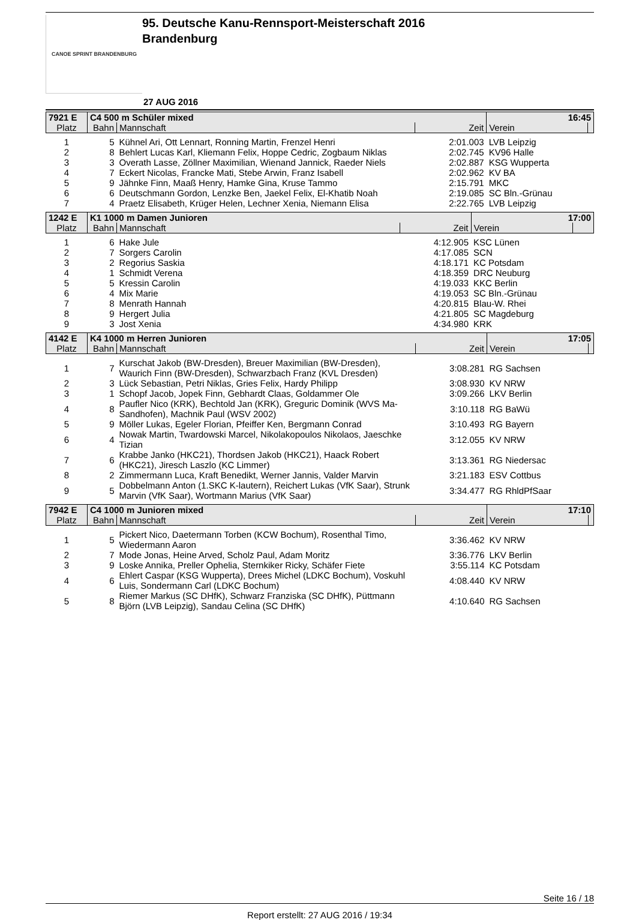CANOE SPRINT BRANDENBURG
95. Deutsche Kanu-Rennsport-Meisterschaft 2016
Brandenburg
27 AUG 2016
| 7921 E | C4 500 m Schüler mixed | | | 16:45 | |
| Platz | Bahn | Mannschaft | Zeit | Verein | |
| 1 | 5 | Kühnel Ari, Ott Lennart, Ronning Martin, Frenzel Henri | 2:01.003 | LVB Leipzig | |
| 2 | 8 | Behlert Lucas Karl, Kliemann Felix, Hoppe Cedric, Zogbaum Niklas | 2:02.745 | KV96 Halle | |
| 3 | 3 | Overath Lasse, Zöllner Maximilian, Wienand Jannick, Raeder Niels | 2:02.887 | KSG Wupperta | |
| 4 | 7 | Eckert Nicolas, Francke Mati, Stebe Arwin, Franz Isabell | 2:02.962 | KV BA | |
| 5 | 9 | Jähnke Finn, Maaß Henry, Hamke Gina, Kruse Tammo | 2:15.791 | MKC | |
| 6 | 6 | Deutschmann Gordon, Lenzke Ben, Jaekel Felix, El-Khatib Noah | 2:19.085 | SC Bln.-Grünau | |
| 7 | 4 | Praetz Elisabeth, Krüger Helen, Lechner Xenia, Niemann Elisa | 2:22.765 | LVB Leipzig | |
| 1242 E | K1 1000 m Damen Junioren | | | 17:00 | |
| Platz | Bahn | Mannschaft | Zeit | Verein | |
| 1 | 6 | Hake Jule | 4:12.905 | KSC Lünen | |
| 2 | 7 | Sorgers Carolin | 4:17.085 | SCN | |
| 3 | 2 | Regorius Saskia | 4:18.171 | KC Potsdam | |
| 4 | 1 | Schmidt Verena | 4:18.359 | DRC Neuburg | |
| 5 | 5 | Kressin Carolin | 4:19.033 | KKC Berlin | |
| 6 | 4 | Mix Marie | 4:19.053 | SC Bln.-Grünau | |
| 7 | 8 | Menrath Hannah | 4:20.815 | Blau-W. Rhei | |
| 8 | 9 | Hergert Julia | 4:21.805 | SC Magdeburg | |
| 9 | 3 | Jost Xenia | 4:34.980 | KRK | |
| 4142 E | K4 1000 m Herren Junioren | | | 17:05 | |
| Platz | Bahn | Mannschaft | Zeit | Verein | |
| 1 | 7 | Kurschat Jakob (BW-Dresden), Breuer Maximilian (BW-Dresden), Waurich Finn (BW-Dresden), Schwarzbach Franz (KVL Dresden) | 3:08.281 | RG Sachsen | |
| 2 | 3 | Lück Sebastian, Petri Niklas, Gries Felix, Hardy Philipp | 3:08.930 | KV NRW | |
| 3 | 1 | Schopf Jacob, Jopek Finn, Gebhardt Claas, Goldammer Ole | 3:09.266 | LKV Berlin | |
| 4 | 8 | Paufler Nico (KRK), Bechtold Jan (KRK), Greguric Dominik (WVS Ma-Sandhofen), Machnik Paul (WSV 2002) | 3:10.118 | RG BaWü | |
| 5 | 9 | Möller Lukas, Egeler Florian, Pfeiffer Ken, Bergmann Conrad | 3:10.493 | RG Bayern | |
| 6 | 4 | Nowak Martin, Twardowski Marcel, Nikolakopoulos Nikolaos, Jaeschke Tizian | 3:12.055 | KV NRW | |
| 7 | 6 | Krabbe Janko (HKC21), Thordsen Jakob (HKC21), Haack Robert (HKC21), Jiresch Laszlo (KC Limmer) | 3:13.361 | RG Niedersac | |
| 8 | 2 | Zimmermann Luca, Kraft Benedikt, Werner Jannis, Valder Marvin | 3:21.183 | ESV Cottbus | |
| 9 | 5 | Dobbelmann Anton (1.SKC K-lautern), Reichert Lukas (VfK Saar), Strunk Marvin (VfK Saar), Wortmann Marius (VfK Saar) | 3:34.477 | RG RhldPfSaar | |
| 7942 E | C4 1000 m Junioren mixed | | | 17:10 | |
| Platz | Bahn | Mannschaft | Zeit | Verein | |
| 1 | 5 | Pickert Nico, Daetermann Torben (KCW Bochum), Rosenthal Timo, Wiedermann Aaron | 3:36.462 | KV NRW | |
| 2 | 7 | Mode Jonas, Heine Arved, Scholz Paul, Adam Moritz | 3:36.776 | LKV Berlin | |
| 3 | 9 | Loske Annika, Preller Ophelia, Sternkiker Ricky, Schäfer Fiete | 3:55.114 | KC Potsdam | |
| 4 | 6 | Ehlert Caspar (KSG Wupperta), Drees Michel (LDKC Bochum), Voskuhl Luis, Sondermann Carl (LDKC Bochum) | 4:08.440 | KV NRW | |
| 5 | 8 | Riemer Markus (SC DHfK), Schwarz Franziska (SC DHfK), Püttmann Björn (LVB Leipzig), Sandau Celina (SC DHfK) | 4:10.640 | RG Sachsen | |
Seite 16 / 18
Report erstellt: 27 AUG 2016 / 19:34